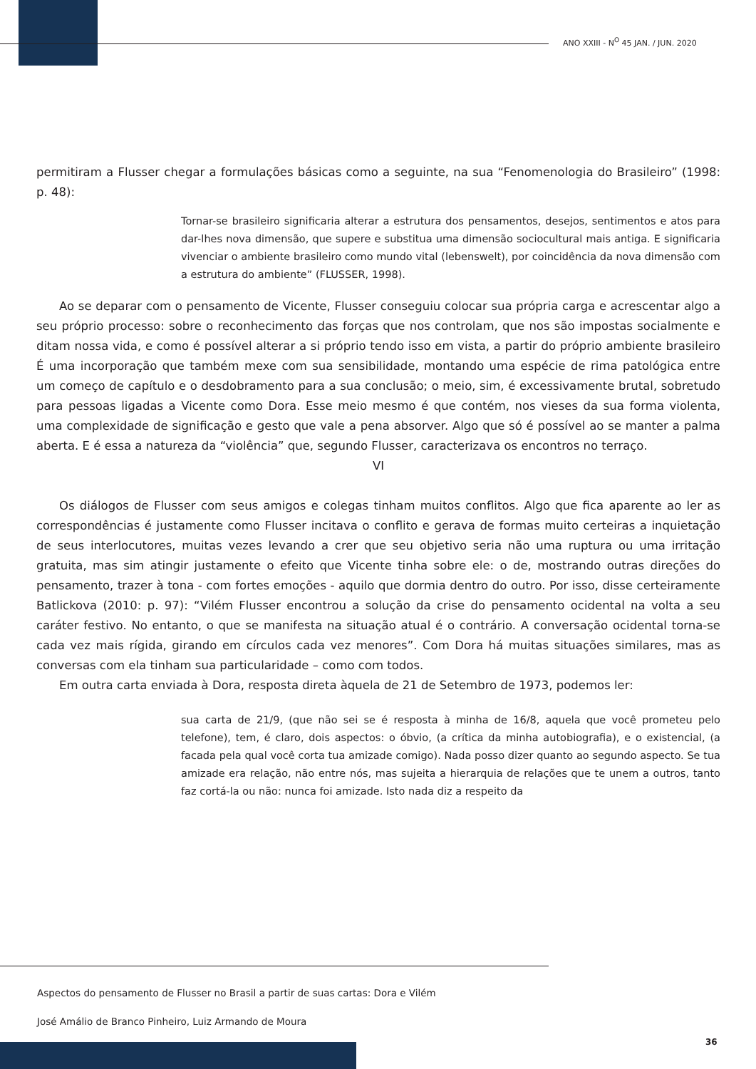ANO XXIII - N<sup>O</sup> 45 JAN. / JUN. 2020
permitiram a Flusser chegar a formulações básicas como a seguinte, na sua “Fenomenologia do Brasileiro” (1998: p. 48):
Tornar-se brasileiro significaria alterar a estrutura dos pensamentos, desejos, sentimentos e atos para dar-lhes nova dimensão, que supere e substitua uma dimensão sociocultural mais antiga. E significaria vivenciar o ambiente brasileiro como mundo vital (lebenswelt), por coincidência da nova dimensão com a estrutura do ambiente” (FLUSSER, 1998).
Ao se deparar com o pensamento de Vicente, Flusser conseguiu colocar sua própria carga e acrescentar algo a seu próprio processo: sobre o reconhecimento das forças que nos controlam, que nos são impostas socialmente e ditam nossa vida, e como é possível alterar a si próprio tendo isso em vista, a partir do próprio ambiente brasileiro É uma incorporação que também mexe com sua sensibilidade, montando uma espécie de rima patológica entre um começo de capítulo e o desdobramento para a sua conclusão; o meio, sim, é excessivamente brutal, sobretudo para pessoas ligadas a Vicente como Dora. Esse meio mesmo é que contém, nos vieses da sua forma violenta, uma complexidade de significação e gesto que vale a pena absorver. Algo que só é possível ao se manter a palma aberta. E é essa a natureza da “violência” que, segundo Flusser, caracterizava os encontros no terraço.
VI
Os diálogos de Flusser com seus amigos e colegas tinham muitos conflitos. Algo que fica aparente ao ler as correspondências é justamente como Flusser incitava o conflito e gerava de formas muito certeiras a inquietação de seus interlocutores, muitas vezes levando a crer que seu objetivo seria não uma ruptura ou uma irritação gratuita, mas sim atingir justamente o efeito que Vicente tinha sobre ele: o de, mostrando outras direções do pensamento, trazer à tona - com fortes emoções - aquilo que dormia dentro do outro. Por isso, disse certeiramente Batlickova (2010: p. 97): “Vilém Flusser encontrou a solução da crise do pensamento ocidental na volta a seu caráter festivo. No entanto, o que se manifesta na situação atual é o contrário. A conversação ocidental torna-se cada vez mais rígida, girando em círculos cada vez menores”. Com Dora há muitas situações similares, mas as conversas com ela tinham sua particularidade – como com todos.
Em outra carta enviada à Dora, resposta direta àquela de 21 de Setembro de 1973, podemos ler:
sua carta de 21/9, (que não sei se é resposta à minha de 16/8, aquela que você prometeu pelo telefone), tem, é claro, dois aspectos: o óbvio, (a crítica da minha autobiografia), e o existencial, (a facada pela qual você corta tua amizade comigo). Nada posso dizer quanto ao segundo aspecto. Se tua amizade era relação, não entre nós, mas sujeita a hierarquia de relações que te unem a outros, tanto faz cortá-la ou não: nunca foi amizade. Isto nada diz a respeito da
Aspectos do pensamento de Flusser no Brasil a partir de suas cartas: Dora e Vilém
José Amálio de Branco Pinheiro, Luiz Armando de Moura
36